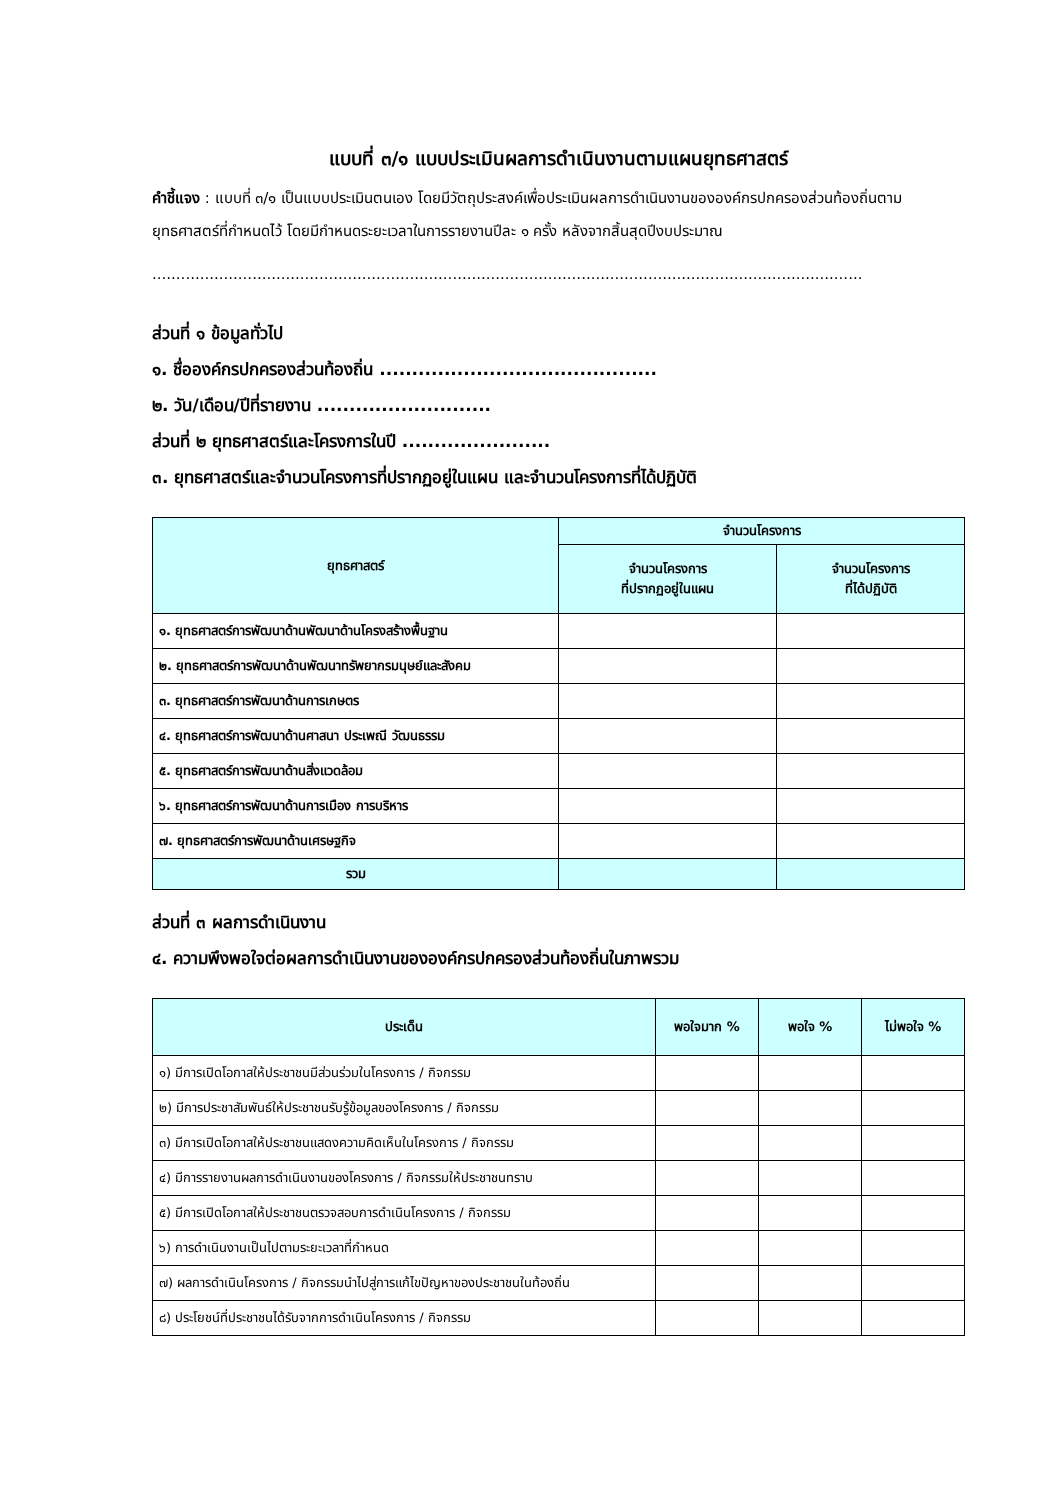แบบที่ ๓/๑ แบบประเมินผลการดำเนินงานตามแผนยุทธศาสตร์
คำชี้แจง : แบบที่ ๓/๑ เป็นแบบประเมินตนเอง โดยมีวัตถุประสงค์เพื่อประเมินผลการดำเนินงานขององค์กรปกครองส่วนท้องถิ่นตามยุทธศาสตร์ที่กำหนดไว้ โดยมีกำหนดระยะเวลาในการรายงานปีละ ๑ ครั้ง หลังจากสิ้นสุดปีงบประมาณ
.....................................................................................................................................................
ส่วนที่ ๑ ข้อมูลทั่วไป
๑. ชื่อองค์กรปกครองส่วนท้องถิ่น ...........................................
๒. วัน/เดือน/ปีที่รายงาน ...........................
ส่วนที่ ๒ ยุทธศาสตร์และโครงการในปี .......................
๓. ยุทธศาสตร์และจำนวนโครงการที่ปรากฏอยู่ในแผน และจำนวนโครงการที่ได้ปฏิบัติ
| ยุทธศาสตร์ | จำนวนโครงการ | |
| --- | --- | --- |
| | จำนวนโครงการ ที่ปรากฏอยู่ในแผน | จำนวนโครงการ ที่ได้ปฏิบัติ |
| ๑. ยุทธศาสตร์การพัฒนาด้านพัฒนาด้านโครงสร้างพื้นฐาน | | |
| ๒. ยุทธศาสตร์การพัฒนาด้านพัฒนาทรัพยากรมนุษย์และสังคม | | |
| ๓. ยุทธศาสตร์การพัฒนาด้านการเกษตร | | |
| ๔. ยุทธศาสตร์การพัฒนาด้านศาสนา ประเพณี วัฒนธรรม | | |
| ๕. ยุทธศาสตร์การพัฒนาด้านสิ่งแวดล้อม | | |
| ๖. ยุทธศาสตร์การพัฒนาด้านการเมือง การบริหาร | | |
| ๗. ยุทธศาสตร์การพัฒนาด้านเศรษฐกิจ | | |
| รวม | | |
ส่วนที่ ๓ ผลการดำเนินงาน
๔. ความพึงพอใจต่อผลการดำเนินงานขององค์กรปกครองส่วนท้องถิ่นในภาพรวม
| ประเด็น | พอใจมาก % | พอใจ % | ไม่พอใจ % |
| --- | --- | --- | --- |
| ๑) มีการเปิดโอกาสให้ประชาชนมีส่วนร่วมในโครงการ / กิจกรรม | | | |
| ๒) มีการประชาสัมพันธ์ให้ประชาชนรับรู้ข้อมูลของโครงการ / กิจกรรม | | | |
| ๓) มีการเปิดโอกาสให้ประชาชนแสดงความคิดเห็นในโครงการ / กิจกรรม | | | |
| ๔) มีการรายงานผลการดำเนินงานของโครงการ / กิจกรรมให้ประชาชนทราบ | | | |
| ๕) มีการเปิดโอกาสให้ประชาชนตรวจสอบการดำเนินโครงการ / กิจกรรม | | | |
| ๖) การดำเนินงานเป็นไปตามระยะเวลาที่กำหนด | | | |
| ๗) ผลการดำเนินโครงการ / กิจกรรมนำไปสู่การแก้ไขปัญหาของประชาชนในท้องถิ่น | | | |
| ๘) ประโยชน์ที่ประชาชนได้รับจากการดำเนินโครงการ / กิจกรรม | | | |